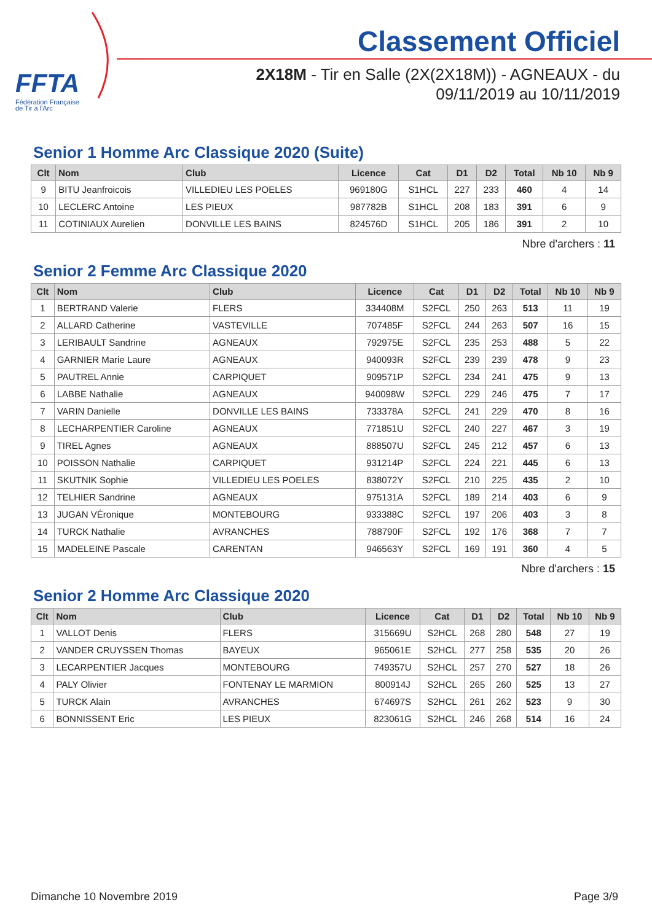FFTA
Fédération Française
de Tir à l'Arc
Classement Officiel
2X18M - Tir en Salle (2X(2X18M)) - AGNEAUX - du
09/11/2019 au 10/11/2019
Senior 1 Homme Arc Classique 2020 (Suite)
| Clt | Nom | Club | Licence | Cat | D1 | D2 | Total | Nb 10 | Nb 9 |
| --- | --- | --- | --- | --- | --- | --- | --- | --- | --- |
| 9 | BITU Jeanfroicois | VILLEDIEU LES POELES | 969180G | S1HCL | 227 | 233 | 460 | 4 | 14 |
| 10 | LECLERC Antoine | LES PIEUX | 987782B | S1HCL | 208 | 183 | 391 | 6 | 9 |
| 11 | COTINIAUX Aurelien | DONVILLE LES BAINS | 824576D | S1HCL | 205 | 186 | 391 | 2 | 10 |
Nbre d'archers : 11
Senior 2 Femme Arc Classique 2020
| Clt | Nom | Club | Licence | Cat | D1 | D2 | Total | Nb 10 | Nb 9 |
| --- | --- | --- | --- | --- | --- | --- | --- | --- | --- |
| 1 | BERTRAND Valerie | FLERS | 334408M | S2FCL | 250 | 263 | 513 | 11 | 19 |
| 2 | ALLARD Catherine | VASTEVILLE | 707485F | S2FCL | 244 | 263 | 507 | 16 | 15 |
| 3 | LERIBAULT Sandrine | AGNEAUX | 792975E | S2FCL | 235 | 253 | 488 | 5 | 22 |
| 4 | GARNIER Marie Laure | AGNEAUX | 940093R | S2FCL | 239 | 239 | 478 | 9 | 23 |
| 5 | PAUTREL Annie | CARPIQUET | 909571P | S2FCL | 234 | 241 | 475 | 9 | 13 |
| 6 | LABBE Nathalie | AGNEAUX | 940098W | S2FCL | 229 | 246 | 475 | 7 | 17 |
| 7 | VARIN Danielle | DONVILLE LES BAINS | 733378A | S2FCL | 241 | 229 | 470 | 8 | 16 |
| 8 | LECHARPENTIER Caroline | AGNEAUX | 771851U | S2FCL | 240 | 227 | 467 | 3 | 19 |
| 9 | TIREL Agnes | AGNEAUX | 888507U | S2FCL | 245 | 212 | 457 | 6 | 13 |
| 10 | POISSON Nathalie | CARPIQUET | 931214P | S2FCL | 224 | 221 | 445 | 6 | 13 |
| 11 | SKUTNIK Sophie | VILLEDIEU LES POELES | 838072Y | S2FCL | 210 | 225 | 435 | 2 | 10 |
| 12 | TELHIER Sandrine | AGNEAUX | 975131A | S2FCL | 189 | 214 | 403 | 6 | 9 |
| 13 | JUGAN VÉronique | MONTEBOURG | 933388C | S2FCL | 197 | 206 | 403 | 3 | 8 |
| 14 | TURCK Nathalie | AVRANCHES | 788790F | S2FCL | 192 | 176 | 368 | 7 | 7 |
| 15 | MADELEINE Pascale | CARENTAN | 946563Y | S2FCL | 169 | 191 | 360 | 4 | 5 |
Nbre d'archers : 15
Senior 2 Homme Arc Classique 2020
| Clt | Nom | Club | Licence | Cat | D1 | D2 | Total | Nb 10 | Nb 9 |
| --- | --- | --- | --- | --- | --- | --- | --- | --- | --- |
| 1 | VALLOT Denis | FLERS | 315669U | S2HCL | 268 | 280 | 548 | 27 | 19 |
| 2 | VANDER CRUYSSEN Thomas | BAYEUX | 965061E | S2HCL | 277 | 258 | 535 | 20 | 26 |
| 3 | LECARPENTIER Jacques | MONTEBOURG | 749357U | S2HCL | 257 | 270 | 527 | 18 | 26 |
| 4 | PALY Olivier | FONTENAY LE MARMION | 800914J | S2HCL | 265 | 260 | 525 | 13 | 27 |
| 5 | TURCK Alain | AVRANCHES | 674697S | S2HCL | 261 | 262 | 523 | 9 | 30 |
| 6 | BONNISSENT Eric | LES PIEUX | 823061G | S2HCL | 246 | 268 | 514 | 16 | 24 |
Dimanche 10 Novembre 2019 Page 3/9